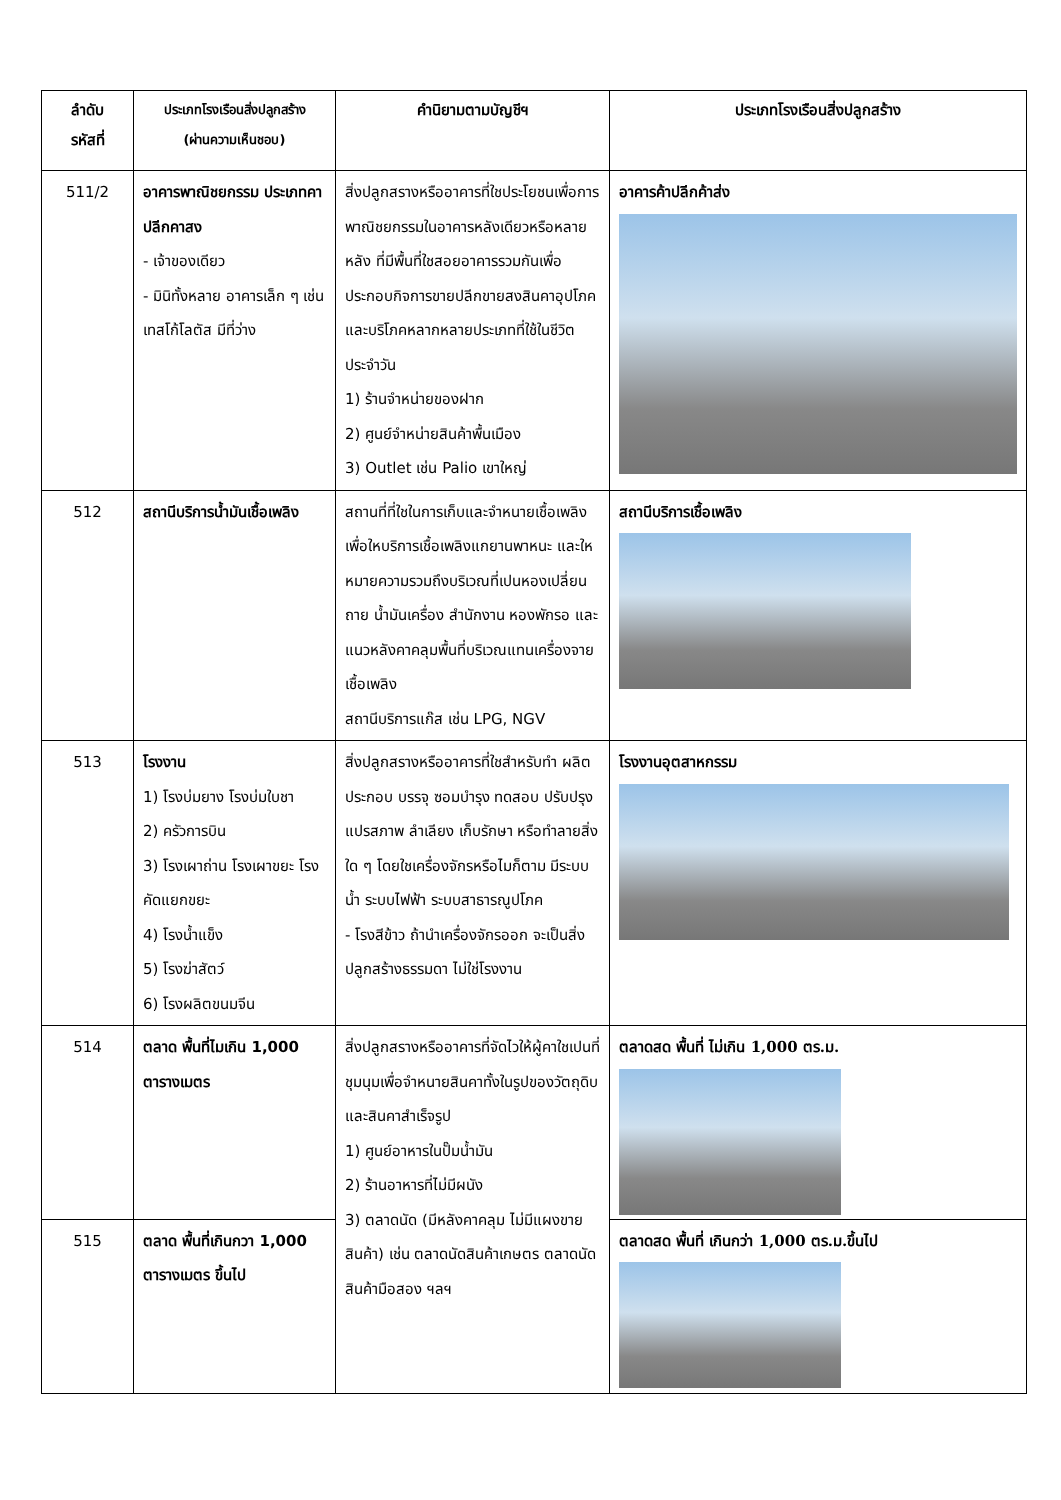| ลำดับ รหัสที่ | ประเภทโรงเรือนสิ่งปลูกสร้าง (ผ่านความเห็นชอบ) | คำนิยามตามบัญชีฯ | ประเภทโรงเรือนสิ่งปลูกสร้าง |
| --- | --- | --- | --- |
| 511/2 | อาคารพาณิชยกรรม ประเภทคาปลีกคาสง - เจ้าของเดียว - มินิทั้งหลาย อาคารเล็ก ๆ เช่น เทสโก้โลตัส มีที่ว่าง | สิ่งปลูกสรางหรืออาคารที่ใชประโยชนเพื่อการพาณิชยกรรมในอาคารหลังเดียวหรือหลายหลัง ที่มีพื้นที่ใชสอยอาคารรวมกันเพื่อประกอบกิจการขายปลีกขายสงสินคาอุปโภคและบริโภคหลากหลายประเภทที่ใช้ในชีวิตประจำวัน 1) ร้านจำหน่ายของฝาก 2) ศูนย์จำหน่ายสินค้าพื้นเมือง 3) Outlet เช่น Palio เขาใหญ่ | อาคารค้าปลีกค้าส่ง |
| 512 | สถานีบริการน้ำมันเชื้อเพลิง | สถานที่ที่ใชในการเก็บและจำหนายเชื้อเพลิง เพื่อใหบริการเชื้อเพลิงแกยานพาหนะ และใหหมายความรวมถึงบริเวณที่เปนหองเปลี่ยนถาย น้ำมันเครื่อง สำนักงาน หองพักรอ และแนวหลังคาคลุมพื้นที่บริเวณแทนเครื่องจายเชื้อเพลิง สถานีบริการแก๊ส เช่น LPG, NGV | สถานีบริการเชื้อเพลิง |
| 513 | โรงงาน 1) โรงบ่มยาง โรงบ่มใบชา 2) ครัวการบิน 3) โรงเผาถ่าน โรงเผาขยะ โรงคัดแยกขยะ 4) โรงน้ำแข็ง 5) โรงฆ่าสัตว์ 6) โรงผลิตขนมจีน | สิ่งปลูกสรางหรืออาคารที่ใชสำหรับทำ ผลิต ประกอบ บรรจุ ซอมบำรุง ทดสอบ ปรับปรุง แปรสภาพ ลำเลียง เก็บรักษา หรือทำลายสิ่งใด ๆ โดยใชเครื่องจักรหรือไมก็ตาม มีระบบน้ำ ระบบไฟฟ้า ระบบสาธารณูปโภค - โรงสีข้าว ถ้านำเครื่องจักรออก จะเป็นสิ่งปลูกสร้างธรรมดา ไม่ใช่โรงงาน | โรงงานอุตสาหกรรม |
| 514 | ตลาด พื้นที่ไมเกิน 1,000 ตารางเมตร | สิ่งปลูกสรางหรืออาคารที่จัดไวให้ผู้คาใชเปนที่ชุมนุมเพื่อจำหนายสินคาทั้งในรูปของวัตถุดิบและสินคาสำเร็จรูป 1) ศูนย์อาหารในปั๊มน้ำมัน 2) ร้านอาหารที่ไม่มีผนัง 3) ตลาดนัด (มีหลังคาคลุม ไม่มีแผงขายสินค้า) เช่น ตลาดนัดสินค้าเกษตร ตลาดนัดสินค้ามือสอง ฯลฯ | ตลาดสด พื้นที่ ไม่เกิน 1,000 ตร.ม. |
| 515 | ตลาด พื้นที่เกินกวา 1,000 ตารางเมตร ขึ้นไป | | ตลาดสด พื้นที่ เกินกว่า 1,000 ตร.ม.ขึ้นไป |